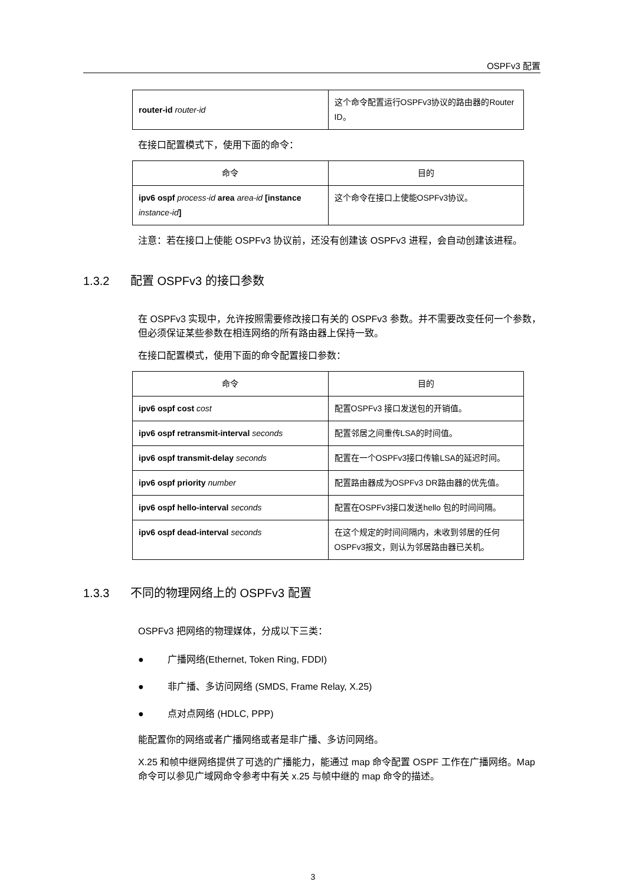OSPFv3 配置
| router-id router-id | 这个命令配置运行OSPFv3协议的路由器的Router ID。 |
在接口配置模式下，使用下面的命令：
| 命令 | 目的 |
| --- | --- |
| ipv6 ospf process-id area area-id [instance instance-id ] | 这个命令在接口上使能OSPFv3协议。 |
注意：若在接口上使能 OSPFv3 协议前，还没有创建该 OSPFv3 进程，会自动创建该进程。
1.3.2 配置 OSPFv3 的接口参数
在 OSPFv3 实现中，允许按照需要修改接口有关的 OSPFv3 参数。并不需要改变任何一个参数，但必须保证某些参数在相连网络的所有路由器上保持一致。
在接口配置模式，使用下面的命令配置接口参数：
| 命令 | 目的 |
| --- | --- |
| ipv6 ospf cost cost | 配置OSPFv3 接口发送包的开销值。 |
| ipv6 ospf retransmit-interval seconds | 配置邻居之间重传LSA的时间值。 |
| ipv6 ospf transmit-delay seconds | 配置在一个OSPFv3接口传输LSA的延迟时间。 |
| ipv6 ospf priority number | 配置路由器成为OSPFv3 DR路由器的优先值。 |
| ipv6 ospf hello-interval seconds | 配置在OSPFv3接口发送hello 包的时间间隔。 |
| ipv6 ospf dead-interval seconds | 在这个规定的时间间隔内，未收到邻居的任何OSPFv3报文，则认为邻居路由器已关机。 |
1.3.3 不同的物理网络上的 OSPFv3 配置
OSPFv3 把网络的物理媒体，分成以下三类：
● 广播网络(Ethernet, Token Ring, FDDI)
● 非广播、多访问网络 (SMDS, Frame Relay, X.25)
● 点对点网络 (HDLC, PPP)
能配置你的网络或者广播网络或者是非广播、多访问网络。
X.25 和帧中继网络提供了可选的广播能力，能通过 map 命令配置 OSPF 工作在广播网络。Map 命令可以参见广域网命令参考中有关 x.25 与帧中继的 map 命令的描述。
3